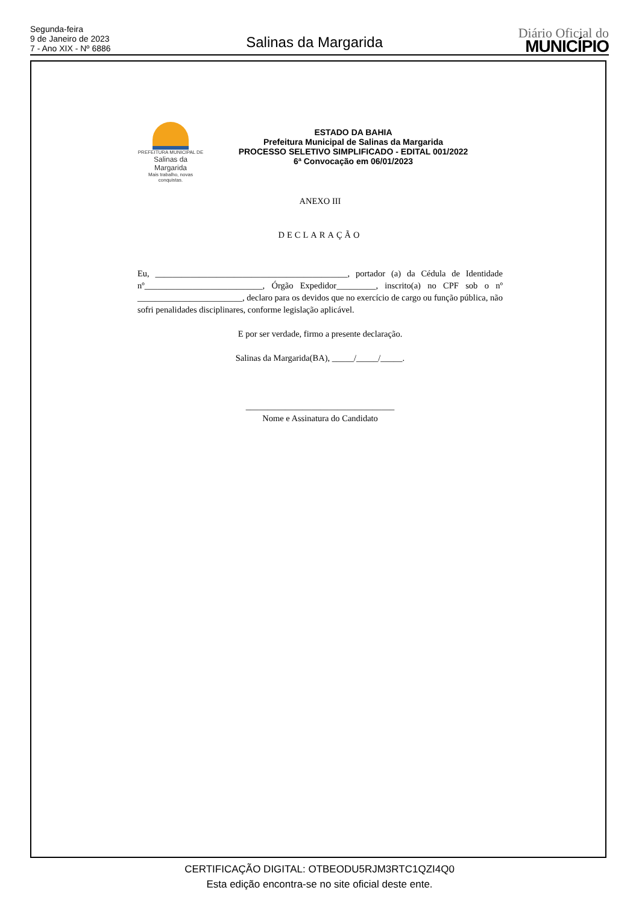Segunda-feira
9 de Janeiro de 2023
7 - Ano XIX - Nº 6886
Salinas da Margarida
Diário Oficial do
MUNICÍPIO
PREFEITURA MUNICIPAL DE
Salinas da Margarida
Mais trabalho, novas conquistas.
ESTADO DA BAHIA
Prefeitura Municipal de Salinas da Margarida
PROCESSO SELETIVO SIMPLIFICADO - EDITAL 001/2022
6ª Convocação em 06/01/2023
ANEXO III
DECLARAÇÃO
Eu, ____________________________________________, portador (a) da Cédula de Identidade nº___________________________, Órgão Expedidor_________, inscrito(a) no CPF sob o nº ________________________, declaro para os devidos que no exercício de cargo ou função pública, não sofri penalidades disciplinares, conforme legislação aplicável.
E por ser verdade, firmo a presente declaração.
Salinas da Margarida(BA), _____/_____/_____.
__________________________________
Nome e Assinatura do Candidato
CERTIFICAÇÃO DIGITAL: OTBEODU5RJM3RTC1QZI4Q0
Esta edição encontra-se no site oficial deste ente.